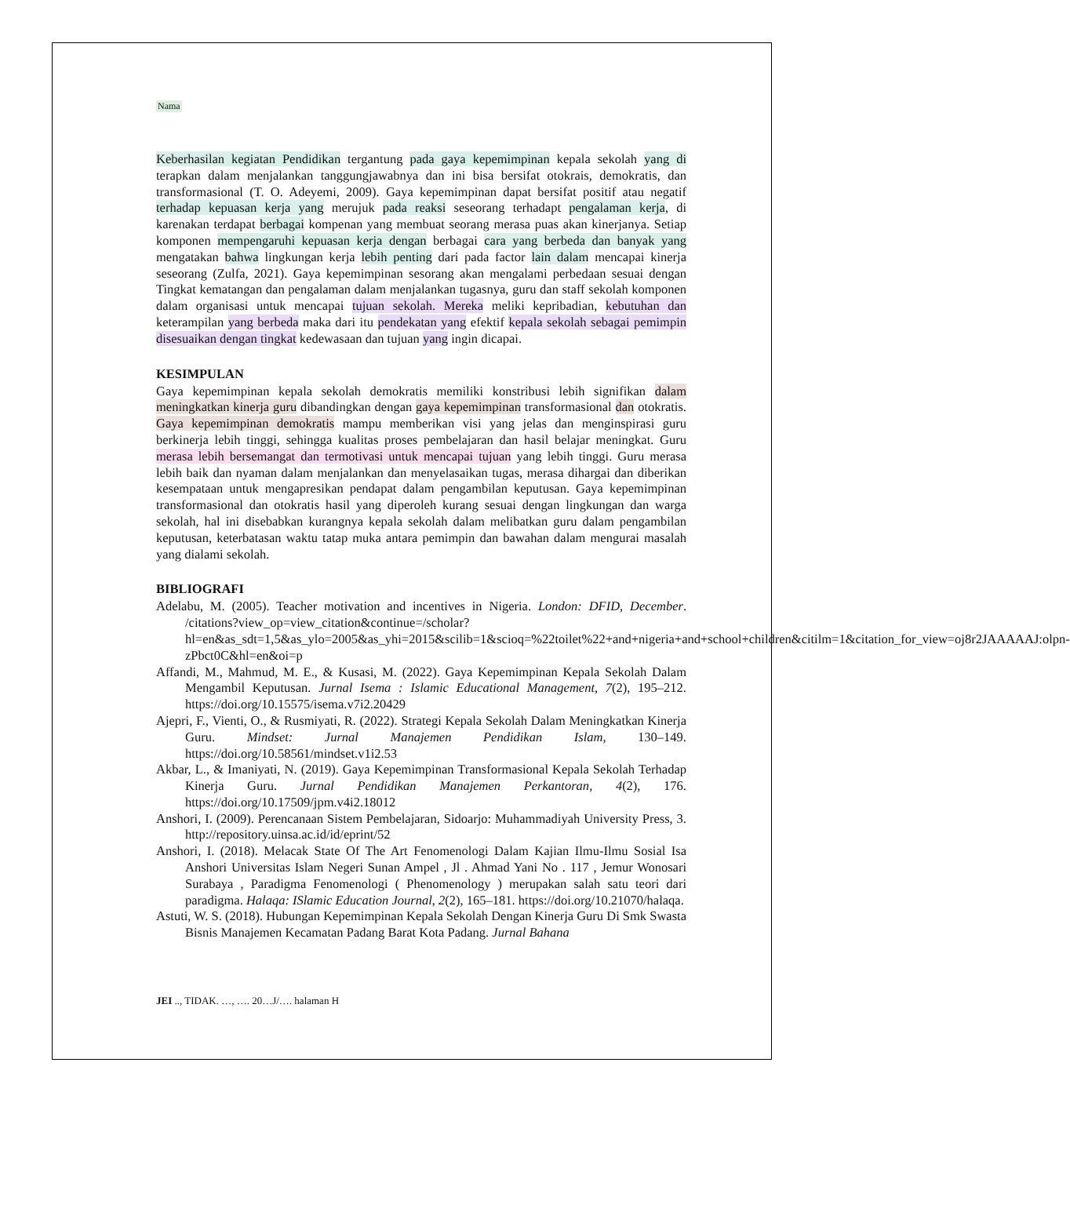Nama
Keberhasilan kegiatan Pendidikan tergantung pada gaya kepemimpinan kepala sekolah yang di terapkan dalam menjalankan tanggungjawabnya dan ini bisa bersifat otokrais, demokratis, dan transformasional (T. O. Adeyemi, 2009). Gaya kepemimpinan dapat bersifat positif atau negatif terhadap kepuasan kerja yang merujuk pada reaksi seseorang terhadapt pengalaman kerja, di karenakan terdapat berbagai kompenan yang membuat seorang merasa puas akan kinerjanya. Setiap komponen mempengaruhi kepuasan kerja dengan berbagai cara yang berbeda dan banyak yang mengatakan bahwa lingkungan kerja lebih penting dari pada factor lain dalam mencapai kinerja seseorang (Zulfa, 2021). Gaya kepemimpinan sesorang akan mengalami perbedaan sesuai dengan Tingkat kematangan dan pengalaman dalam menjalankan tugasnya, guru dan staff sekolah komponen dalam organisasi untuk mencapai tujuan sekolah. Mereka meliki kepribadian, kebutuhan dan keterampilan yang berbeda maka dari itu pendekatan yang efektif kepala sekolah sebagai pemimpin disesuaikan dengan tingkat kedewasaan dan tujuan yang ingin dicapai.
KESIMPULAN
Gaya kepemimpinan kepala sekolah demokratis memiliki konstribusi lebih signifikan dalam meningkatkan kinerja guru dibandingkan dengan gaya kepemimpinan transformasional dan otokratis. Gaya kepemimpinan demokratis mampu memberikan visi yang jelas dan menginspirasi guru berkinerja lebih tinggi, sehingga kualitas proses pembelajaran dan hasil belajar meningkat. Guru merasa lebih bersemangat dan termotivasi untuk mencapai tujuan yang lebih tinggi. Guru merasa lebih baik dan nyaman dalam menjalankan dan menyelasaikan tugas, merasa dihargai dan diberikan kesempataan untuk mengapresikan pendapat dalam pengambilan keputusan. Gaya kepemimpinan transformasional dan otokratis hasil yang diperoleh kurang sesuai dengan lingkungan dan warga sekolah, hal ini disebabkan kurangnya kepala sekolah dalam melibatkan guru dalam pengambilan keputusan, keterbatasan waktu tatap muka antara pemimpin dan bawahan dalam mengurai masalah yang dialami sekolah.
BIBLIOGRAFI
Adelabu, M. (2005). Teacher motivation and incentives in Nigeria. London: DFID, December. /citations?view_op=view_citation&continue=/scholar?hl=en&as_sdt=1,5&as_ylo=2005&as_yhi=2015&scilib=1&scioq=%22toilet%22+and+nigeria+and+school+children&citilm=1&citation_for_view=oj8r2JAAAAAJ:olpn-zPbct0C&hl=en&oi=p
Affandi, M., Mahmud, M. E., & Kusasi, M. (2022). Gaya Kepemimpinan Kepala Sekolah Dalam Mengambil Keputusan. Jurnal Isema : Islamic Educational Management, 7(2), 195–212. https://doi.org/10.15575/isema.v7i2.20429
Ajepri, F., Vienti, O., & Rusmiyati, R. (2022). Strategi Kepala Sekolah Dalam Meningkatkan Kinerja Guru. Mindset: Jurnal Manajemen Pendidikan Islam, 130–149. https://doi.org/10.58561/mindset.v1i2.53
Akbar, L., & Imaniyati, N. (2019). Gaya Kepemimpinan Transformasional Kepala Sekolah Terhadap Kinerja Guru. Jurnal Pendidikan Manajemen Perkantoran, 4(2), 176. https://doi.org/10.17509/jpm.v4i2.18012
Anshori, I. (2009). Perencanaan Sistem Pembelajaran, Sidoarjo: Muhammadiyah University Press, 3. http://repository.uinsa.ac.id/id/eprint/52
Anshori, I. (2018). Melacak State Of The Art Fenomenologi Dalam Kajian Ilmu-Ilmu Sosial Isa Anshori Universitas Islam Negeri Sunan Ampel , Jl . Ahmad Yani No . 117 , Jemur Wonosari Surabaya , Paradigma Fenomenologi ( Phenomenology ) merupakan salah satu teori dari paradigma. Halaqa: ISlamic Education Journal, 2(2), 165–181. https://doi.org/10.21070/halaqa.
Astuti, W. S. (2018). Hubungan Kepemimpinan Kepala Sekolah Dengan Kinerja Guru Di Smk Swasta Bisnis Manajemen Kecamatan Padang Barat Kota Padang. Jurnal Bahana
JEI .., TIDAK. …, …. 20…J/…. halaman H